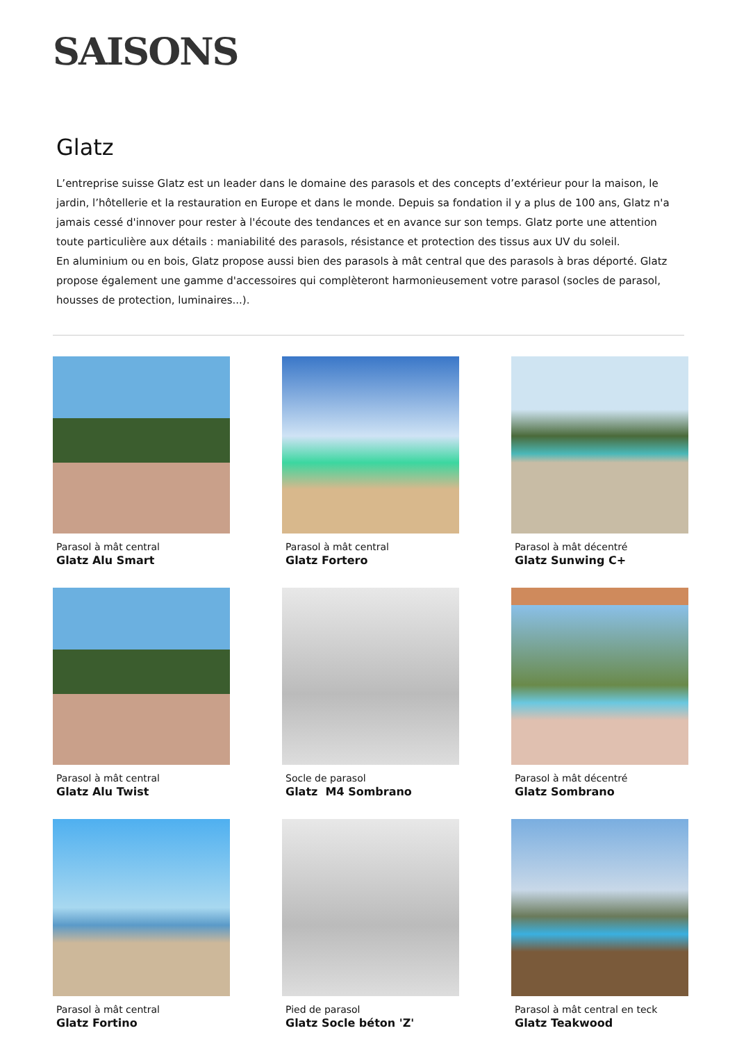SAISONS
Glatz
L’entreprise suisse Glatz est un leader dans le domaine des parasols et des concepts d’extérieur pour la maison, le jardin, l’hôtellerie et la restauration en Europe et dans le monde. Depuis sa fondation il y a plus de 100 ans, Glatz n'a jamais cessé d'innover pour rester à l'écoute des tendances et en avance sur son temps. Glatz porte une attention toute particulière aux détails : maniabilité des parasols, résistance et protection des tissus aux UV du soleil.
En aluminium ou en bois, Glatz propose aussi bien des parasols à mât central que des parasols à bras déporté. Glatz propose également une gamme d'accessoires qui complèteront harmonieusement votre parasol (socles de parasol, housses de protection, luminaires...).
Parasol à mât central
Glatz Alu Smart
Parasol à mât central
Glatz Fortero
Parasol à mât décentré
Glatz Sunwing C+
Parasol à mât central
Glatz Alu Twist
Socle de parasol
Glatz M4 Sombrano
Parasol à mât décentré
Glatz Sombrano
Parasol à mât central
Glatz Fortino
Pied de parasol
Glatz Socle béton 'Z'
Parasol à mât central en teck
Glatz Teakwood